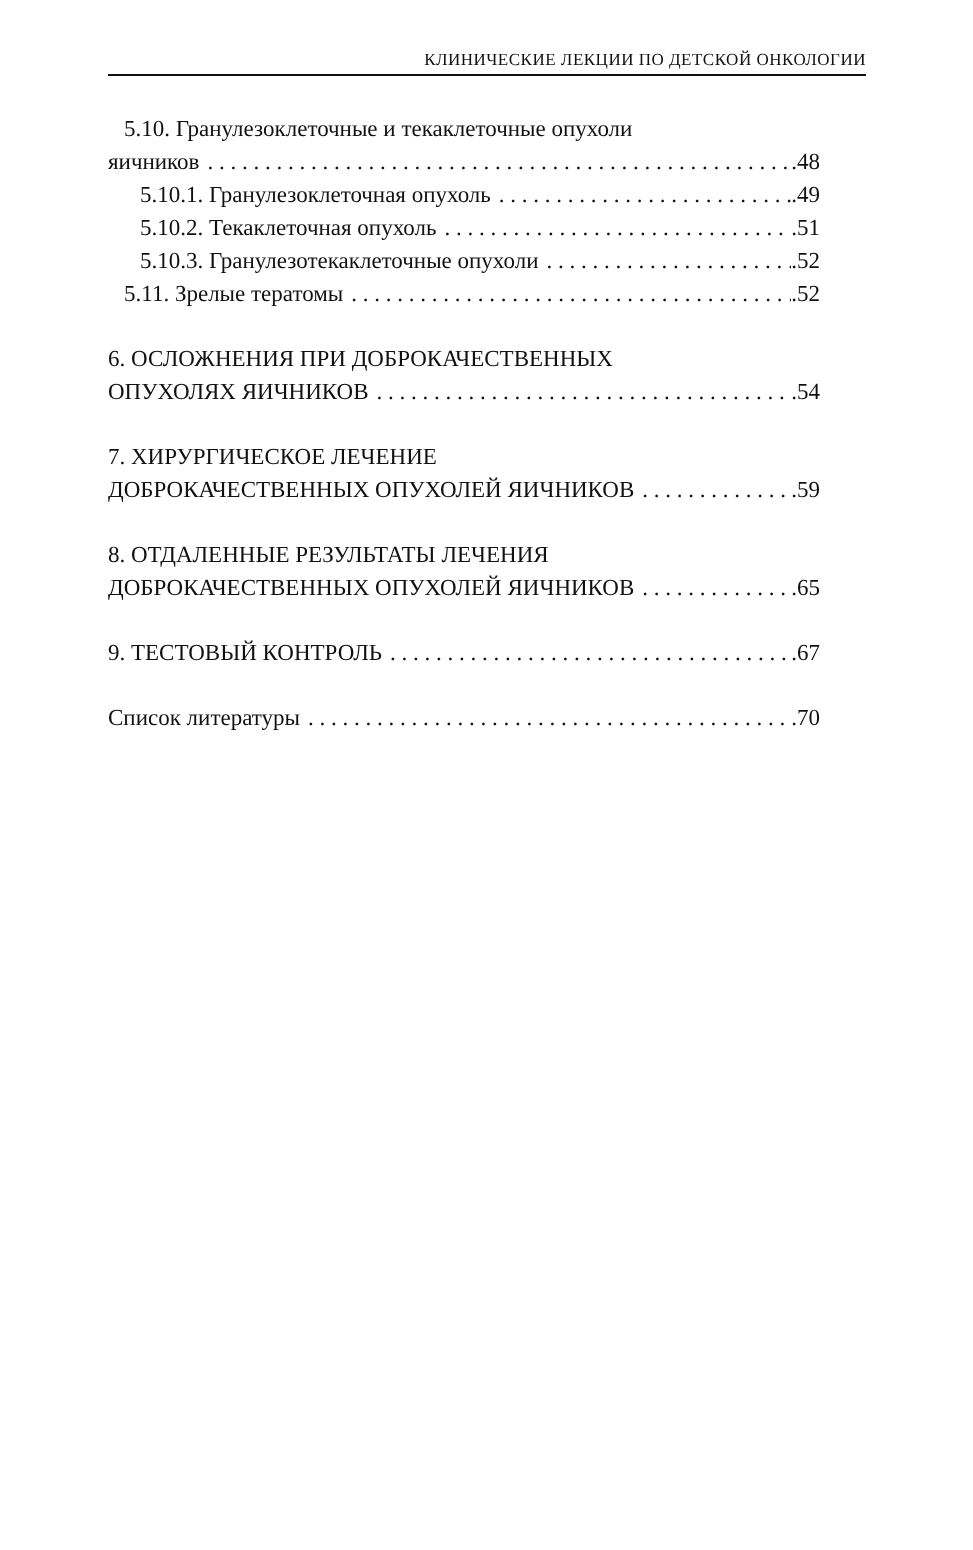КЛИНИЧЕСКИЕ ЛЕКЦИИ ПО ДЕТСКОЙ ОНКОЛОГИИ
5.10. Гранулезоклеточные и текаклеточные опухоли
яичников .48
5.10.1. Гранулезоклеточная опухоль .49
5.10.2. Текаклеточная опухоль .51
5.10.3. Гранулезотекаклеточные опухоли .52
5.11. Зрелые тератомы .52
6. ОСЛОЖНЕНИЯ ПРИ ДОБРОКАЧЕСТВЕННЫХ
ОПУХОЛЯХ ЯИЧНИКОВ .54
7. ХИРУРГИЧЕСКОЕ ЛЕЧЕНИЕ
ДОБРОКАЧЕСТВЕННЫХ ОПУХОЛЕЙ ЯИЧНИКОВ .59
8. ОТДАЛЕННЫЕ РЕЗУЛЬТАТЫ ЛЕЧЕНИЯ
ДОБРОКАЧЕСТВЕННЫХ ОПУХОЛЕЙ ЯИЧНИКОВ .65
9. ТЕСТОВЫЙ КОНТРОЛЬ .67
Список литературы .70